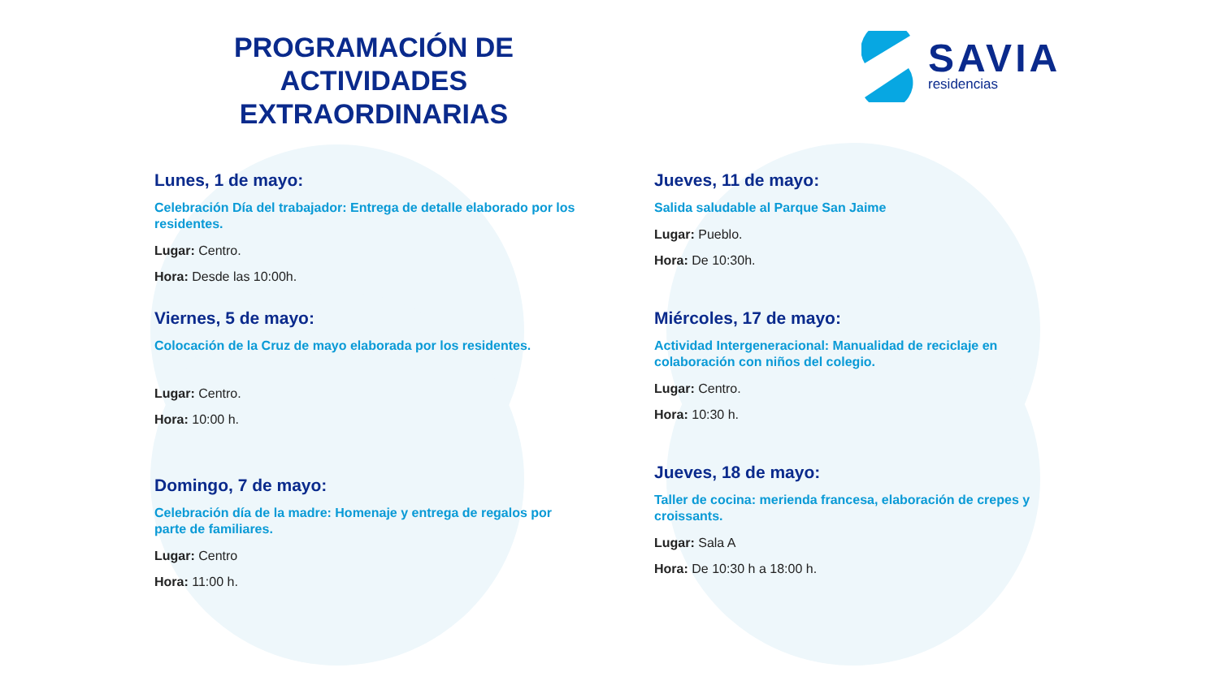PROGRAMACIÓN DE ACTIVIDADES EXTRAORDINARIAS
SAVIA
residencias
Lunes, 1 de mayo:
Celebración Día del trabajador: Entrega de detalle elaborado por los residentes.
Lugar: Centro.
Hora: Desde las 10:00h.
Viernes, 5 de mayo:
Colocación de la Cruz de mayo elaborada por los residentes.
Lugar: Centro.
Hora: 10:00 h.
Domingo, 7 de mayo:
Celebración día de la madre: Homenaje y entrega de regalos por parte de familiares.
Lugar: Centro
Hora: 11:00 h.
Jueves, 11 de mayo:
Salida saludable al Parque San Jaime
Lugar: Pueblo.
Hora: De 10:30h.
Miércoles, 17 de mayo:
Actividad Intergeneracional: Manualidad de reciclaje en colaboración con niños del colegio.
Lugar: Centro.
Hora: 10:30 h.
Jueves, 18 de mayo:
Taller de cocina: merienda francesa, elaboración de crepes y croissants.
Lugar: Sala A
Hora: De 10:30 h a 18:00 h.